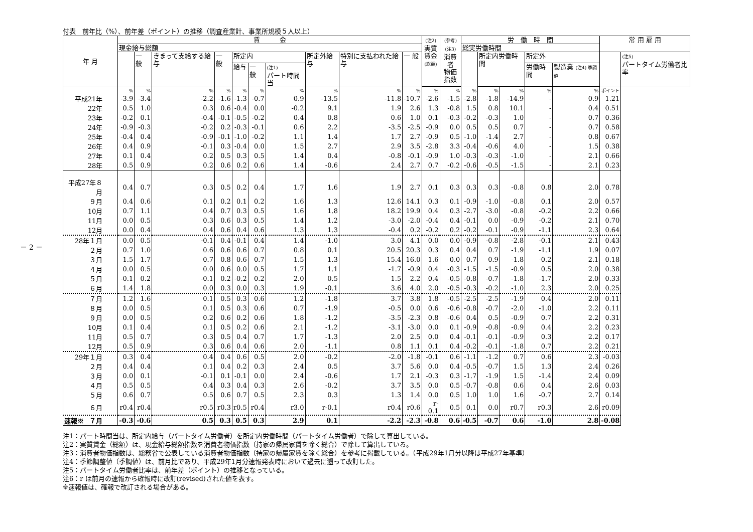－ 2 －
付表　前年比（%）、前年差（ポイント）の推移（調査産業計、事業所規模５人以上）
| 年 月 | 賃 金 | | | | | | | | | | (注2) 実質 賃金 (総額) | (参考) (注3) 消費者 物価 指数 | 労 働 時 間 | | | | | 常 用 雇 用 | |
| --- | --- | --- | --- | --- | --- | --- | --- | --- | --- | --- | --- | --- | --- | --- | --- | --- | --- | --- | --- |
| | 現金給与総額 | | | | | | | | | | | | 総実労働時間 | | | | | | |
| | | 一 般 | きまって支給する給与 | 一 般 | 所定内 | | | 所定外給与 | 特別に支払われた給与 | 一 般 | | | | 所定内労働時間 | | 所定外 | | | (注5) パートタイム労働者比率 |
| | | | | | 給与 | 一 般 | (注1) パート時間当 | | | | | | | | | 労働時間 | 製造業 (注4) 季調値 | | |
| | % | % | % | % | % | % | % | % | % | % | % | % | % | % | % | % | % | ポイント | |
| 平成21年 | -3.9 | -3.4 | -2.2 | -1.6 | -1.3 | -0.7 | 0.9 | -13.5 | -11.8 | -10.7 | -2.6 | -1.5 | -2.8 | -1.8 | -14.9 | - | 0.9 | 1.21 | |
| 22年 | 0.5 | 1.0 | 0.3 | 0.6 | -0.4 | 0.0 | -0.2 | 9.1 | 1.9 | 2.6 | 1.3 | -0.8 | 1.5 | 0.8 | 10.1 | - | 0.4 | 0.51 | |
| 23年 | -0.2 | 0.1 | -0.4 | -0.1 | -0.5 | -0.2 | 0.4 | 0.8 | 0.6 | 1.0 | 0.1 | -0.3 | -0.2 | -0.3 | 1.0 | - | 0.7 | 0.36 | |
| 24年 | -0.9 | -0.3 | -0.2 | 0.2 | -0.3 | -0.1 | 0.6 | 2.2 | -3.5 | -2.5 | -0.9 | 0.0 | 0.5 | 0.5 | 0.7 | - | 0.7 | 0.58 | |
| 25年 | -0.4 | 0.4 | -0.9 | -0.1 | -1.0 | -0.2 | 1.1 | 1.4 | 1.7 | 2.7 | -0.9 | 0.5 | -1.0 | -1.4 | 2.7 | - | 0.8 | 0.67 | |
| 26年 | 0.4 | 0.9 | -0.1 | 0.3 | -0.4 | 0.0 | 1.5 | 2.7 | 2.9 | 3.5 | -2.8 | 3.3 | -0.4 | -0.6 | 4.0 | - | 1.5 | 0.38 | |
| 27年 | 0.1 | 0.4 | 0.2 | 0.5 | 0.3 | 0.5 | 1.4 | 0.4 | -0.8 | -0.1 | -0.9 | 1.0 | -0.3 | -0.3 | -1.0 | - | 2.1 | 0.66 | |
| 28年 | 0.5 | 0.9 | 0.2 | 0.6 | 0.2 | 0.6 | 1.4 | -0.6 | 2.4 | 2.7 | 0.7 | -0.2 | -0.6 | -0.5 | -1.5 | - | 2.1 | 0.23 | |
| 平成27年８月 | 0.4 | 0.7 | 0.3 | 0.5 | 0.2 | 0.4 | 1.7 | 1.6 | 1.9 | 2.7 | 0.1 | 0.3 | 0.3 | 0.3 | -0.8 | 0.8 | 2.0 | 0.78 | |
| ９月 | 0.4 | 0.6 | 0.1 | 0.2 | 0.1 | 0.2 | 1.6 | 1.3 | 12.6 | 14.1 | 0.3 | 0.1 | -0.9 | -1.0 | -0.8 | 0.1 | 2.0 | 0.57 | |
| 10月 | 0.7 | 1.1 | 0.4 | 0.7 | 0.3 | 0.5 | 1.6 | 1.8 | 18.2 | 19.9 | 0.4 | 0.3 | -2.7 | -3.0 | -0.8 | -0.2 | 2.2 | 0.66 | |
| 11月 | 0.0 | 0.5 | 0.3 | 0.6 | 0.3 | 0.5 | 1.4 | 1.2 | -3.0 | -2.0 | -0.4 | 0.4 | -0.1 | 0.0 | -0.9 | -0.2 | 2.1 | 0.70 | |
| 12月 | 0.0 | 0.4 | 0.4 | 0.6 | 0.4 | 0.6 | 1.3 | 1.3 | -0.4 | 0.2 | -0.2 | 0.2 | -0.2 | -0.1 | -0.9 | -1.1 | 2.3 | 0.64 | |
| 28年１月 | 0.0 | 0.5 | -0.1 | 0.4 | -0.1 | 0.4 | 1.4 | -1.0 | 3.0 | 4.1 | 0.0 | 0.0 | -0.9 | -0.8 | -2.8 | -0.1 | 2.1 | 0.43 | |
| ２月 | 0.7 | 1.0 | 0.6 | 0.6 | 0.6 | 0.7 | 0.8 | 0.1 | 20.5 | 20.3 | 0.3 | 0.4 | 0.4 | 0.7 | -1.9 | -1.1 | 1.9 | 0.07 | |
| ３月 | 1.5 | 1.7 | 0.7 | 0.8 | 0.6 | 0.7 | 1.5 | 1.3 | 15.4 | 16.0 | 1.6 | 0.0 | 0.7 | 0.9 | -1.8 | -0.2 | 2.1 | 0.18 | |
| ４月 | 0.0 | 0.5 | 0.0 | 0.6 | 0.0 | 0.5 | 1.7 | 1.1 | -1.7 | -0.9 | 0.4 | -0.3 | -1.5 | -1.5 | -0.9 | 0.5 | 2.0 | 0.38 | |
| ５月 | -0.1 | 0.2 | -0.1 | 0.2 | -0.2 | 0.2 | 2.0 | 0.5 | 1.5 | 2.2 | 0.4 | -0.5 | -0.8 | -0.7 | -1.8 | -1.7 | 2.0 | 0.33 | |
| ６月 | 1.4 | 1.8 | 0.0 | 0.3 | 0.0 | 0.3 | 1.9 | -0.1 | 3.6 | 4.0 | 2.0 | -0.5 | -0.3 | -0.2 | -1.0 | 2.3 | 2.0 | 0.25 | |
| ７月 | 1.2 | 1.6 | 0.1 | 0.5 | 0.3 | 0.6 | 1.2 | -1.8 | 3.7 | 3.8 | 1.8 | -0.5 | -2.5 | -2.5 | -1.9 | 0.4 | 2.0 | 0.11 | |
| ８月 | 0.0 | 0.5 | 0.1 | 0.5 | 0.3 | 0.6 | 0.7 | -1.9 | -0.5 | 0.0 | 0.6 | -0.6 | -0.8 | -0.7 | -2.0 | -1.0 | 2.2 | 0.11 | |
| ９月 | 0.0 | 0.5 | 0.2 | 0.6 | 0.2 | 0.6 | 1.8 | -1.2 | -3.5 | -2.3 | 0.8 | -0.6 | 0.4 | 0.5 | -0.9 | 0.7 | 2.2 | 0.31 | |
| 10月 | 0.1 | 0.4 | 0.1 | 0.5 | 0.2 | 0.6 | 2.1 | -1.2 | -3.1 | -3.0 | 0.0 | 0.1 | -0.9 | -0.8 | -0.9 | 0.4 | 2.2 | 0.23 | |
| 11月 | 0.5 | 0.7 | 0.3 | 0.5 | 0.4 | 0.7 | 1.7 | -1.3 | 2.0 | 2.5 | 0.0 | 0.4 | -0.1 | -0.1 | -0.9 | 0.3 | 2.2 | 0.17 | |
| 12月 | 0.5 | 0.9 | 0.3 | 0.6 | 0.4 | 0.6 | 2.0 | -1.1 | 0.8 | 1.1 | 0.1 | 0.4 | -0.2 | -0.1 | -1.8 | 0.7 | 2.2 | 0.21 | |
| 29年１月 | 0.3 | 0.4 | 0.4 | 0.4 | 0.6 | 0.5 | 2.0 | -0.2 | -2.0 | -1.8 | -0.1 | 0.6 | -1.1 | -1.2 | 0.7 | 0.6 | 2.3 | -0.03 | |
| ２月 | 0.4 | 0.4 | 0.1 | 0.4 | 0.2 | 0.3 | 2.4 | 0.5 | 3.7 | 5.6 | 0.0 | 0.4 | -0.5 | -0.7 | 1.5 | 1.3 | 2.4 | 0.26 | |
| ３月 | 0.0 | 0.1 | -0.1 | 0.1 | -0.1 | 0.0 | 2.4 | -0.6 | 1.7 | 2.1 | -0.3 | 0.3 | -1.7 | -1.9 | 1.5 | -1.4 | 2.4 | 0.09 | |
| ４月 | 0.5 | 0.5 | 0.4 | 0.3 | 0.4 | 0.3 | 2.6 | -0.2 | 3.7 | 3.5 | 0.0 | 0.5 | -0.7 | -0.8 | 0.6 | 0.4 | 2.6 | 0.03 | |
| ５月 | 0.6 | 0.7 | 0.5 | 0.6 | 0.7 | 0.5 | 2.3 | 0.3 | 1.3 | 1.4 | 0.0 | 0.5 | 1.0 | 1.0 | 1.6 | -0.7 | 2.7 | 0.14 | |
| ６月 | r0.4 | r0.4 | r0.5 | r0.3 | r0.5 | r0.4 | r3.0 | r-0.1 | r0.4 | r0.6 | r-0.1 | 0.5 | 0.1 | 0.0 | r0.7 | r0.3 | 2.6 | r0.09 | |
| 速報※ ７月 | -0.3 | -0.6 | 0.5 | 0.3 | 0.5 | 0.3 | 2.9 | 0.1 | -2.2 | -2.3 | -0.8 | 0.6 | -0.5 | -0.7 | 0.6 | -1.0 | 2.8 | -0.08 | |
注1：パート時間当は、所定内給与（パートタイム労働者）を所定内労働時間（パートタイム労働者）で除して算出している。
注2：実質賃金（総額）は、現金給与総額指数を消費者物価指数（持家の帰属家賃を除く総合）で除して算出している。
注3：消費者物価指数は、総務省で公表している消費者物価指数（持家の帰属家賃を除く総合）を参考に掲載している。（平成29年1月分以降は平成27年基準）
注4：季節調整値（季調値）は、前月比であり、平成29年1月分速報発表時において過去に遡って改訂した。
注5：パートタイム労働者比率は、前年差（ポイント）の推移となっている。
注6：r は前月の速報から確報時に改訂(revised)された値を表す。
※速報値は、確報で改訂される場合がある。